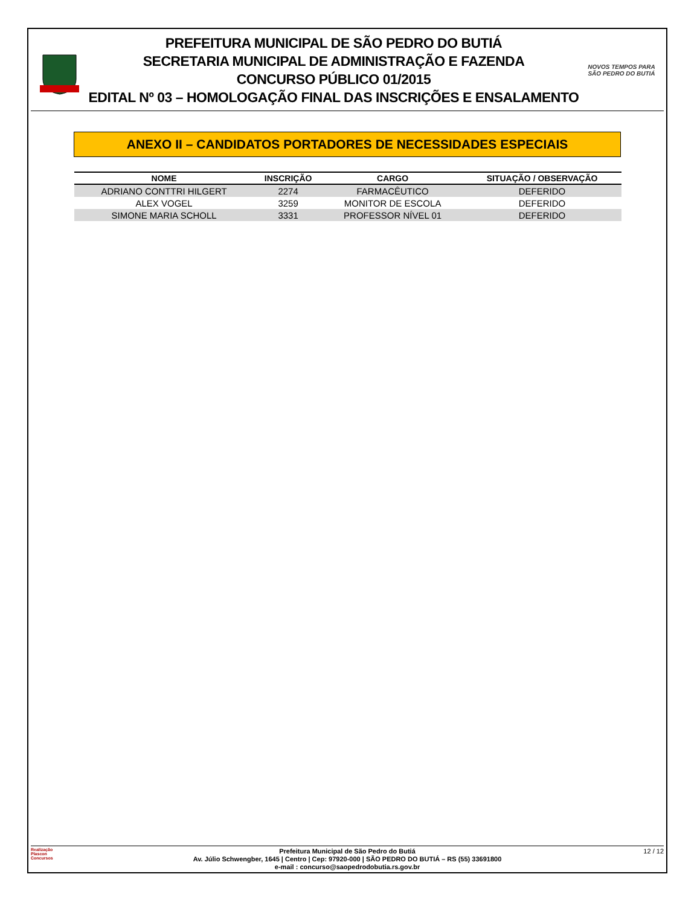PREFEITURA MUNICIPAL DE SÃO PEDRO DO BUTIÁ
SECRETARIA MUNICIPAL DE ADMINISTRAÇÃO E FAZENDA
CONCURSO PÚBLICO 01/2015
EDITAL Nº 03 – HOMOLOGAÇÃO FINAL DAS INSCRIÇÕES E ENSALAMENTO
NOVOS TEMPOS PARA
SÃO PEDRO DO BUTIÁ
ANEXO II – CANDIDATOS PORTADORES DE NECESSIDADES ESPECIAIS
| NOME | INSCRIÇÃO | CARGO | SITUAÇÃO / OBSERVAÇÃO |
| --- | --- | --- | --- |
| ADRIANO CONTTRI HILGERT | 2274 | FARMACÊUTICO | DEFERIDO |
| ALEX VOGEL | 3259 | MONITOR DE ESCOLA | DEFERIDO |
| SIMONE MARIA SCHOLL | 3331 | PROFESSOR NÍVEL 01 | DEFERIDO |
Realização
Plascon
Concursos
Prefeitura Municipal de São Pedro do Butiá
Av. Júlio Schwengber, 1645 | Centro | Cep: 97920-000 | SÃO PEDRO DO BUTIÁ – RS (55) 33691800
e-mail : concurso@saopedrodobutia.rs.gov.br
12 / 12